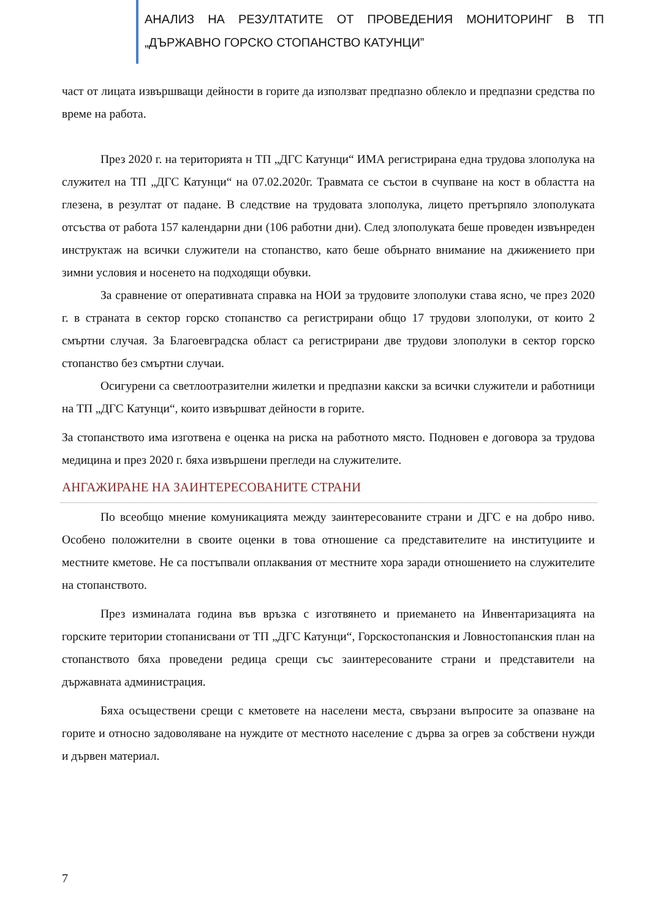АНАЛИЗ НА РЕЗУЛТАТИТЕ ОТ ПРОВЕДЕНИЯ МОНИТОРИНГ В ТП „ДЪРЖАВНО ГОРСКО СТОПАНСТВО КАТУНЦИ”
част от лицата извършващи дейности в горите да използват предпазно облекло и предпазни средства по време на работа.
През 2020 г. на територията н ТП „ДГС Катунци“ ИМА регистрирана една трудова злополука на служител на ТП „ДГС Катунци“ на 07.02.2020г. Травмата се състои в счупване на кост в областта на глезена, в резултат от падане. В следствие на трудовата злополука, лицето претърпяло злополуката отсъства от работа 157 календарни дни (106 работни дни). След злополуката беше проведен извънреден инструктаж на всички служители на стопанство, като беше обърнато внимание на джижението при зимни условия и носенето на подходящи обувки.
За сравнение от оперативната справка на НОИ за трудовите злополуки става ясно, че през 2020 г. в страната в сектор горско стопанство са регистрирани общо 17 трудови злополуки, от които 2 смъртни случая. За Благоевградска област са регистрирани две трудови злополуки в сектор горско стопанство без смъртни случаи.
Осигурени са светлоотразителни жилетки и предпазни какски за всички служители и работници на ТП „ДГС Катунци“, които извършват дейности в горите.
За стопанството има изготвена е оценка на риска на работното място. Подновен е договора за трудова медицина и през 2020 г. бяха извършени прегледи на служителите.
АНГАЖИРАНЕ НА ЗАИНТЕРЕСОВАНИТЕ СТРАНИ
По всеобщо мнение комуникацията между заинтересованите страни и ДГС е на добро ниво. Особено положителни в своите оценки в това отношение са представителите на институциите и местните кметове. Не са постъпвали оплаквания от местните хора заради отношението на служителите на стопанството.
През изминалата година във връзка с изготвянето и приемането на Инвентаризацията на горските територии стопанисвани от ТП „ДГС Катунци“, Горскостопанския и Ловностопанския план на стопанството бяха проведени редица срещи със заинтересованите страни и представители на държавната администрация.
Бяха осъществени срещи с кметовете на населени места, свързани въпросите за опазване на горите и относно задоволяване на нуждите от местното население с дърва за огрев за собствени нужди и дървен материал.
7